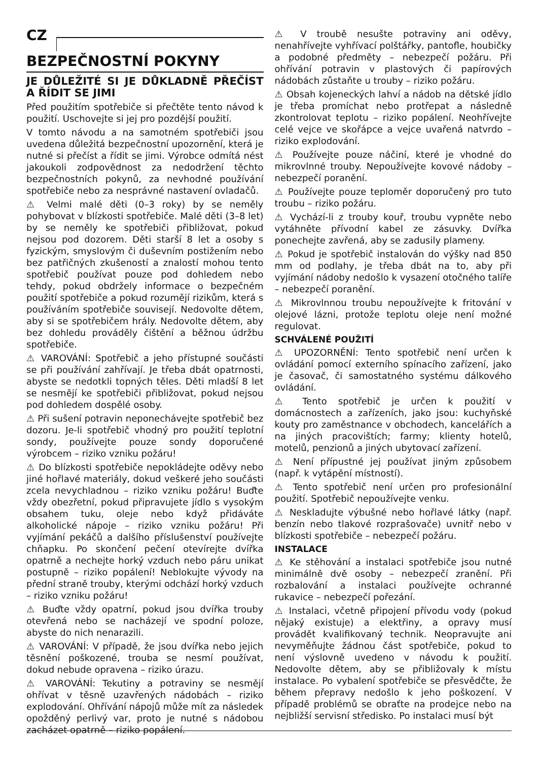CZ
BEZPEČNOSTNÍ POKYNY
JE DŮLEŽITÉ SI JE DŮKLADNĚ PŘEČÍST A ŘÍDIT SE JIMI
Před použitím spotřebiče si přečtěte tento návod k použití. Uschovejte si jej pro pozdější použití.
V tomto návodu a na samotném spotřebiči jsou uvedena důležitá bezpečnostní upozornění, která je nutné si přečíst a řídit se jimi. Výrobce odmítá nést jakoukoli zodpovědnost za nedodržení těchto bezpečnostních pokynů, za nevhodné používání spotřebiče nebo za nesprávné nastavení ovladačů.
⚠ Velmi malé děti (0–3 roky) by se neměly pohybovat v blízkosti spotřebiče. Malé děti (3–8 let) by se neměly ke spotřebiči přibližovat, pokud nejsou pod dozorem. Děti starší 8 let a osoby s fyzickým, smyslovým či duševním postižením nebo bez patřičných zkušeností a znalostí mohou tento spotřebič používat pouze pod dohledem nebo tehdy, pokud obdržely informace o bezpečném použití spotřebiče a pokud rozumějí rizikům, která s používáním spotřebiče souvisejí. Nedovolte dětem, aby si se spotřebičem hrály. Nedovolte dětem, aby bez dohledu prováděly čištění a běžnou údržbu spotřebiče.
⚠ VAROVÁNÍ: Spotřebič a jeho přístupné součásti se při používání zahřívají. Je třeba dbát opatrnosti, abyste se nedotkli topných těles. Děti mladší 8 let se nesmějí ke spotřebiči přibližovat, pokud nejsou pod dohledem dospělé osoby.
⚠ Při sušení potravin neponechávejte spotřebič bez dozoru. Je-li spotřebič vhodný pro použití teplotní sondy, používejte pouze sondy doporučené výrobcem – riziko vzniku požáru!
⚠ Do blízkosti spotřebiče nepokládejte oděvy nebo jiné hořlavé materiály, dokud veškeré jeho součásti zcela nevychladnou – riziko vzniku požáru! Buďte vždy obezřetní, pokud připravujete jídlo s vysokým obsahem tuku, oleje nebo když přidáváte alkoholické nápoje – riziko vzniku požáru! Při vyjímání pekáčů a dalšího příslušenství používejte chňapku. Po skončení pečení otevírejte dvířka opatrně a nechejte horký vzduch nebo páru unikat postupně – riziko popálení! Neblokujte vývody na přední straně trouby, kterými odchází horký vzduch – riziko vzniku požáru!
⚠ Buďte vždy opatrní, pokud jsou dvířka trouby otevřená nebo se nacházejí ve spodní poloze, abyste do nich nenarazili.
⚠ VAROVÁNÍ: V případě, že jsou dvířka nebo jejich těsnění poškozené, trouba se nesmí používat, dokud nebude opravena – riziko úrazu.
⚠ VAROVÁNÍ: Tekutiny a potraviny se nesmějí ohřívat v těsně uzavřených nádobách – riziko explodování. Ohřívání nápojů může mít za následek opožděný perlivý var, proto je nutné s nádobou zacházet opatrně – riziko popálení.
⚠ V troubě nesušte potraviny ani oděvy, nenahřívejte vyhřívací polštářky, pantofle, houbičky a podobné předměty – nebezpečí požáru. Při ohřívání potravin v plastových či papírových nádobách zůstaňte u trouby – riziko požáru.
⚠ Obsah kojeneckých lahví a nádob na dětské jídlo je třeba promíchat nebo protřepat a následně zkontrolovat teplotu – riziko popálení. Neohřívejte celé vejce ve skořápce a vejce uvařená natvrdo – riziko explodování.
⚠ Používejte pouze náčiní, které je vhodné do mikrovlnné trouby. Nepoužívejte kovové nádoby – nebezpečí poranění.
⚠ Používejte pouze teploměr doporučený pro tuto troubu – riziko požáru.
⚠ Vychází-li z trouby kouř, troubu vypněte nebo vytáhněte přívodní kabel ze zásuvky. Dvířka ponechejte zavřená, aby se zadusily plameny.
⚠ Pokud je spotřebič instalován do výšky nad 850 mm od podlahy, je třeba dbát na to, aby při vyjímání nádoby nedošlo k vysazení otočného talíře – nebezpečí poranění.
⚠ Mikrovlnnou troubu nepoužívejte k fritování v olejové lázni, protože teplotu oleje není možné regulovat.
SCHVÁLENÉ POUŽITÍ
⚠ UPOZORNĚNÍ: Tento spotřebič není určen k ovládání pomocí externího spínacího zařízení, jako je časovač, či samostatného systému dálkového ovládání.
⚠ Tento spotřebič je určen k použití v domácnostech a zařízeních, jako jsou: kuchyňské kouty pro zaměstnance v obchodech, kancelářích a na jiných pracovištích; farmy; klienty hotelů, motelů, penzionů a jiných ubytovací zařízení.
⚠ Není přípustné jej používat jiným způsobem (např. k vytápění místností).
⚠ Tento spotřebič není určen pro profesionální použití. Spotřebič nepoužívejte venku.
⚠ Neskladujte výbušné nebo hořlavé látky (např. benzín nebo tlakové rozprašovače) uvnitř nebo v blízkosti spotřebiče – nebezpečí požáru.
INSTALACE
⚠ Ke stěhování a instalaci spotřebiče jsou nutné minimálně dvě osoby – nebezpečí zranění. Při rozbalování a instalaci používejte ochranné rukavice – nebezpečí pořezání.
⚠ Instalaci, včetně připojení přívodu vody (pokud nějaký existuje) a elektřiny, a opravy musí provádět kvalifikovaný technik. Neopravujte ani nevyměňujte žádnou část spotřebiče, pokud to není výslovně uvedeno v návodu k použití. Nedovolte dětem, aby se přibližovaly k místu instalace. Po vybalení spotřebiče se přesvědčte, že během přepravy nedošlo k jeho poškození. V případě problémů se obraťte na prodejce nebo na nejbližší servisní středisko. Po instalaci musí být